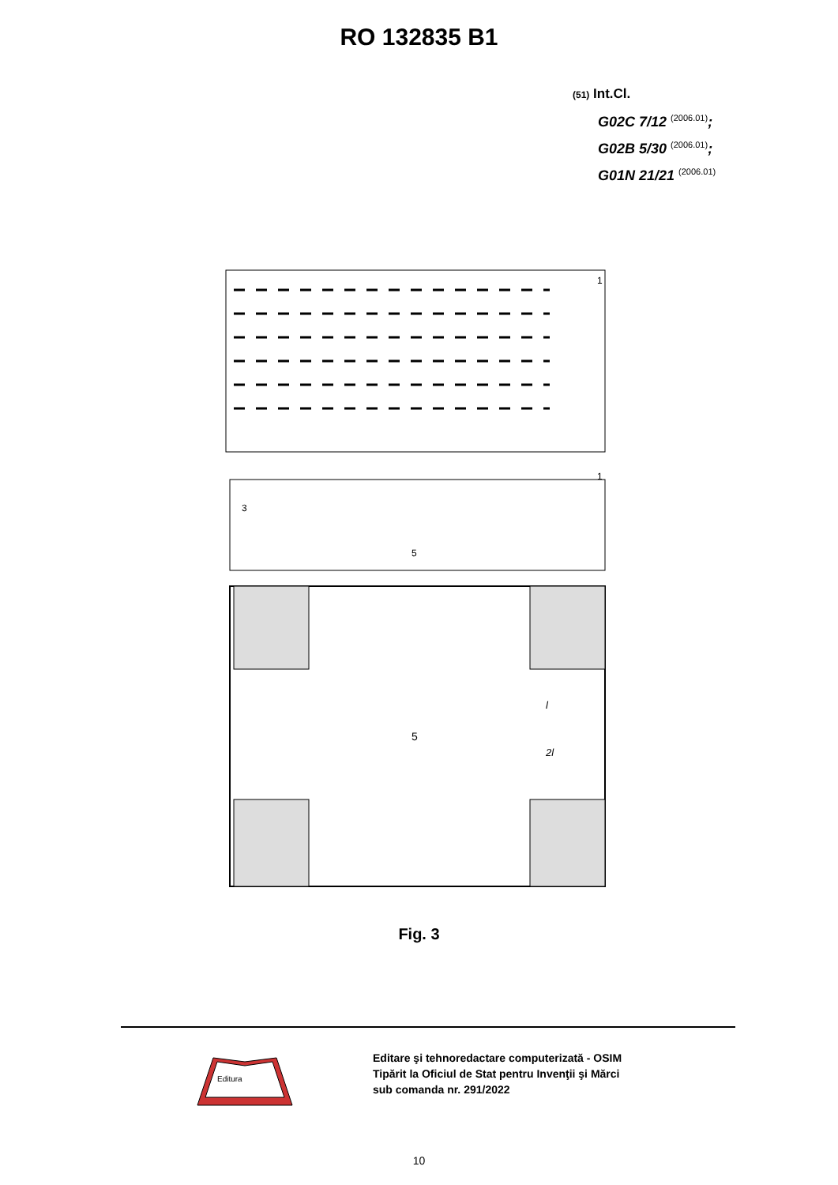RO 132835 B1
(51) Int.Cl.
G02C 7/12 <sup>(2006.01)</sup>;
G02B 5/30 <sup>(2006.01)</sup>;
G01N 21/21 <sup>(2006.01)</sup>
1
1
3
5
5
l
2l
Fig. 3
Editura
Editare şi tehnoredactare computerizată - OSIM
Tipărit la Oficiul de Stat pentru Invenţii şi Mărci
sub comanda nr. 291/2022
10